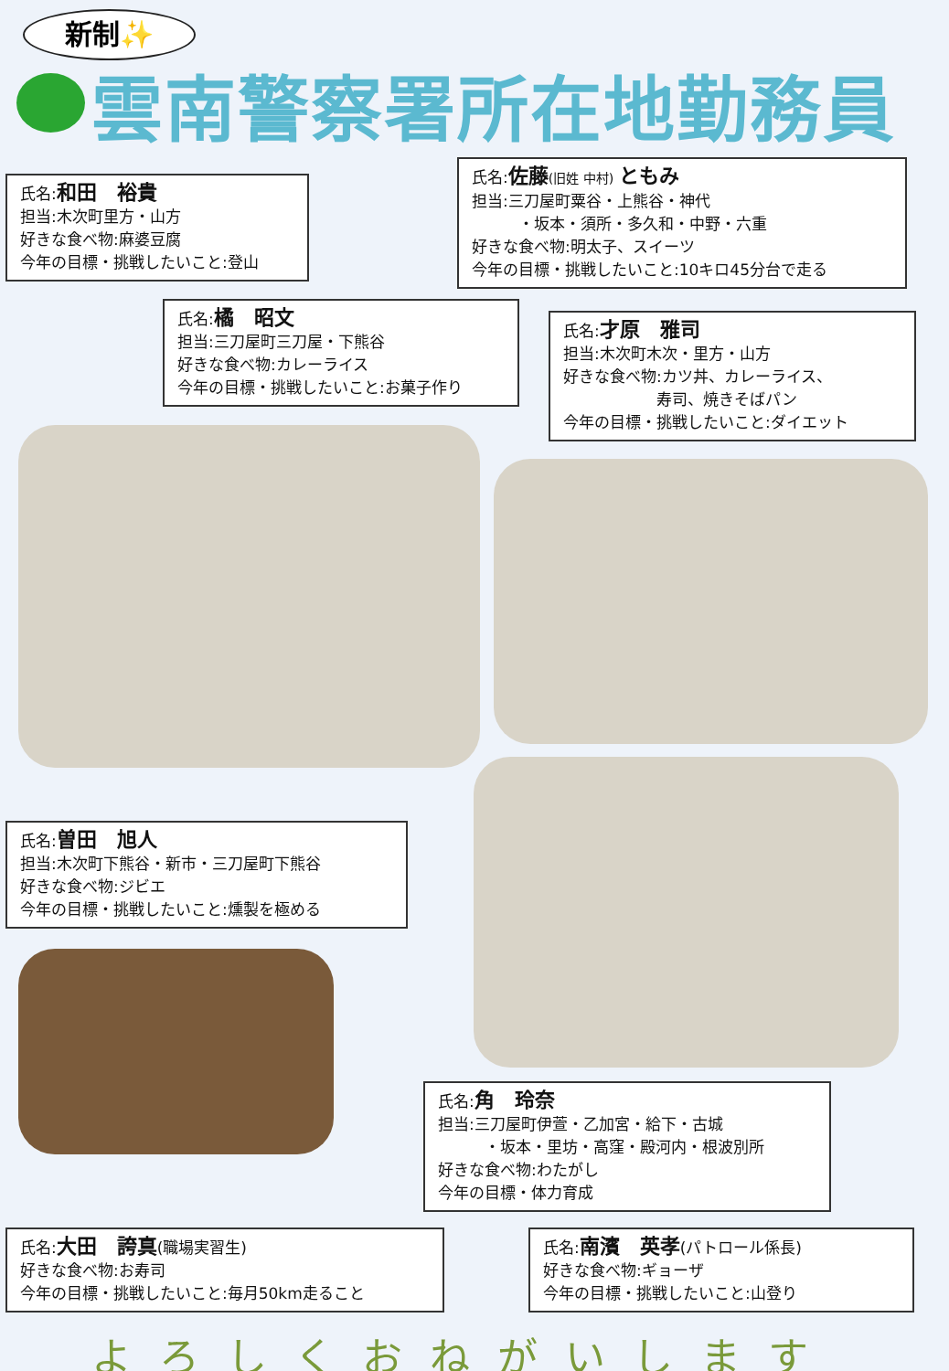新制✨
雲南警察署所在地勤務員
氏名:和田　裕貴
担当:木次町里方・山方
好きな食べ物:麻婆豆腐
今年の目標・挑戦したいこと:登山
氏名:佐藤(旧姓 中村) ともみ
担当:三刀屋町粟谷・上熊谷・神代
　　　・坂本・須所・多久和・中野・六重
好きな食べ物:明太子、スイーツ
今年の目標・挑戦したいこと:10キロ45分台で走る
氏名:橘　昭文
担当:三刀屋町三刀屋・下熊谷
好きな食べ物:カレーライス
今年の目標・挑戦したいこと:お菓子作り
氏名:才原　雅司
担当:木次町木次・里方・山方
好きな食べ物:カツ丼、カレーライス、
　　　　　　寿司、焼きそばパン
今年の目標・挑戦したいこと:ダイエット
氏名:曽田　旭人
担当:木次町下熊谷・新市・三刀屋町下熊谷
好きな食べ物:ジビエ
今年の目標・挑戦したいこと:燻製を極める
氏名:角　玲奈
担当:三刀屋町伊萱・乙加宮・給下・古城
　　　・坂本・里坊・高窪・殿河内・根波別所
好きな食べ物:わたがし
今年の目標・体力育成
氏名:大田　誇真(職場実習生)
好きな食べ物:お寿司
今年の目標・挑戦したいこと:毎月50km走ること
氏名:南濱　英孝(パトロール係長)
好きな食べ物:ギョーザ
今年の目標・挑戦したいこと:山登り
よろしくおねがいします